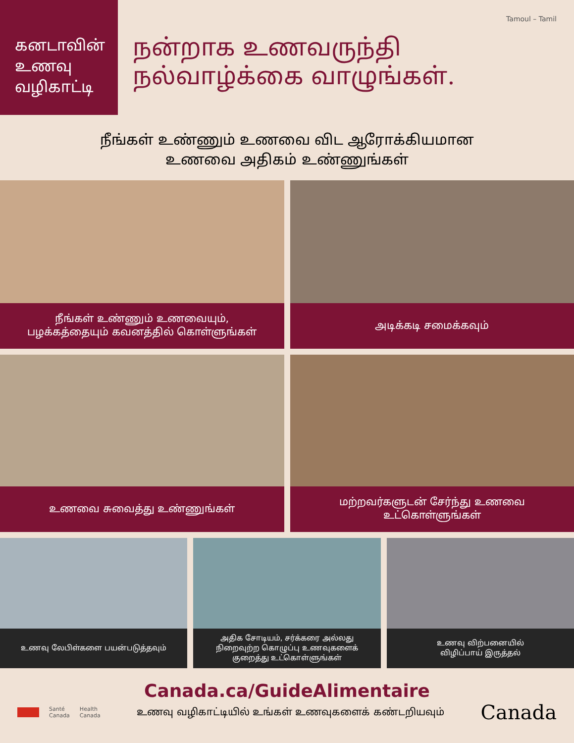கனடாவின்
உணவு
வழிகாட்டி
Tamoul – Tamil
நன்றாக உணவருந்தி
நல்வாழ்க்கை வாழுங்கள்.
நீங்கள் உண்ணும் உணவை விட ஆரோக்கியமான
உணவை அதிகம் உண்ணுங்கள்
நீங்கள் உண்ணும் உணவையும்,
பழக்கத்தையும் கவனத்தில் கொள்ளுங்கள்
அடிக்கடி சமைக்கவும்
உணவை சுவைத்து உண்ணுங்கள் மற்றவர்களுடன் சேர்ந்து உணவை
உட்கொள்ளுங்கள்
உணவு லேபிள்களை பயன்படுத்தவும் அதிக சோடியம், சர்க்கரை அல்லது
நிறைவுற்ற கொழுப்பு உணவுகளைக்
குறைத்து உட்கொள்ளுங்கள்
உணவு விற்பனையில்
விழிப்பாய் இருத்தல்
Canada.ca/GuideAlimentaire
Santé
Canada Health
Canada
உணவு வழிகாட்டியில் உங்கள் உணவுகளைக் கண்டறியவும்
Canada